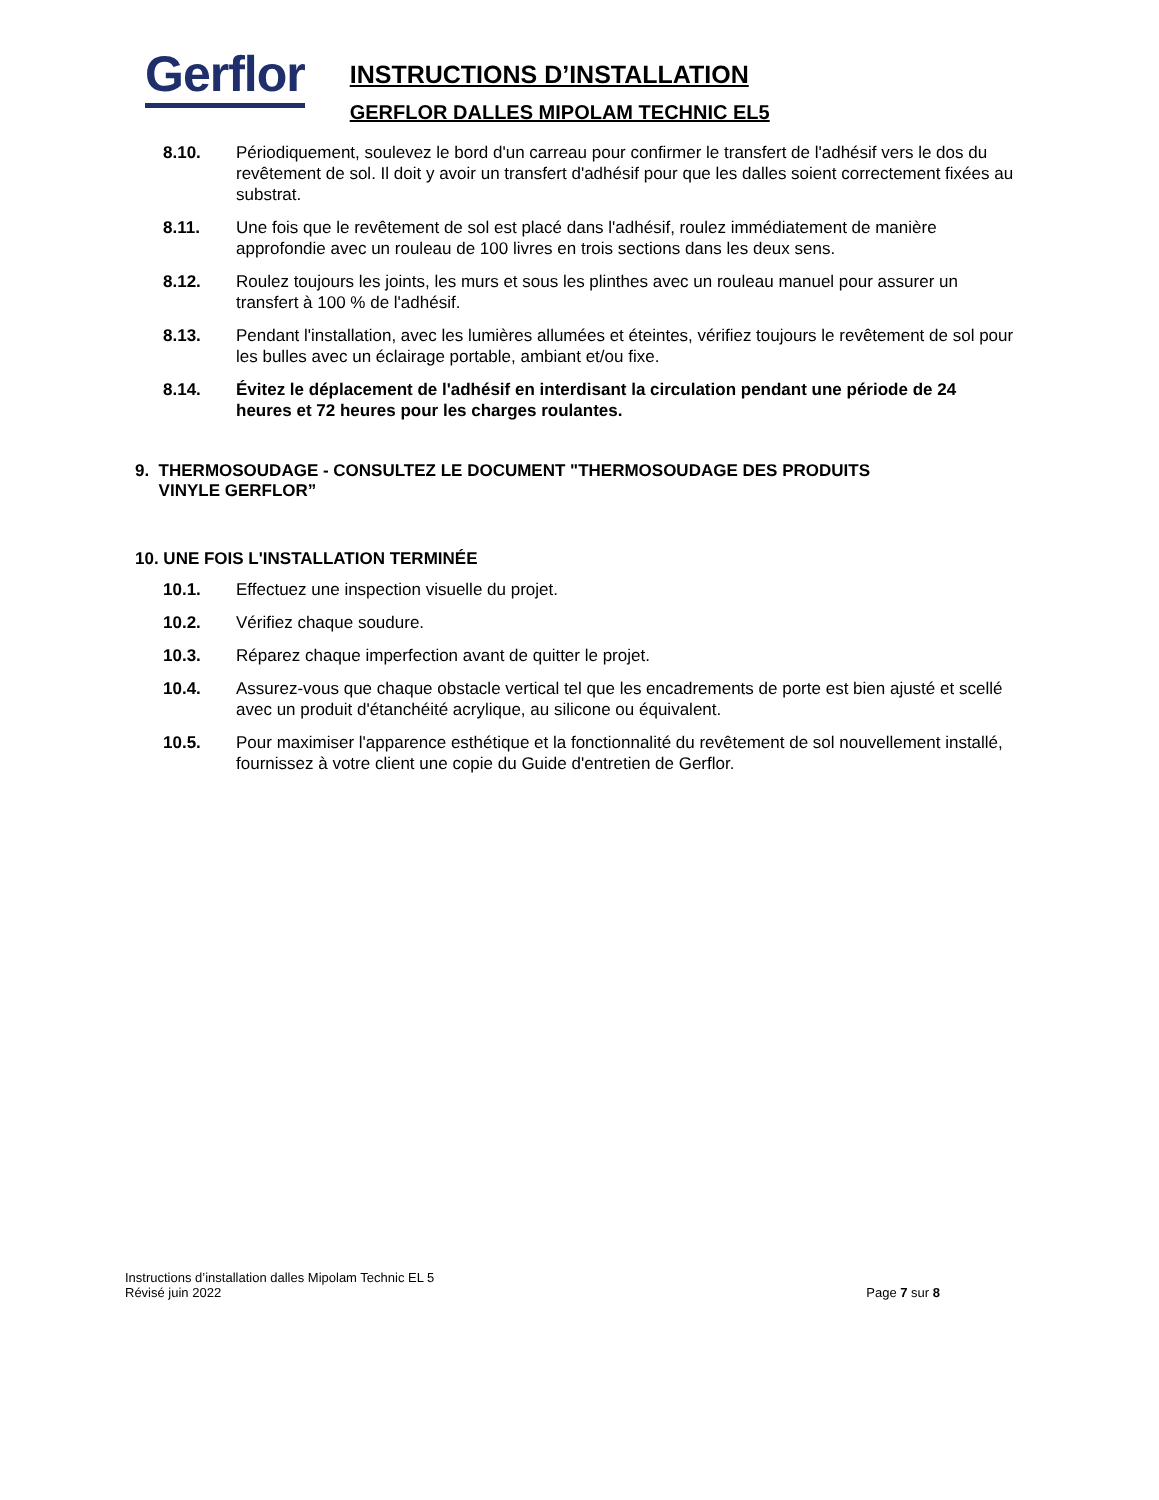Gerflor
INSTRUCTIONS D’INSTALLATION
GERFLOR DALLES MIPOLAM TECHNIC EL5
8.10. Périodiquement, soulevez le bord d'un carreau pour confirmer le transfert de l'adhésif vers le dos du revêtement de sol. Il doit y avoir un transfert d'adhésif pour que les dalles soient correctement fixées au substrat.
8.11. Une fois que le revêtement de sol est placé dans l'adhésif, roulez immédiatement de manière approfondie avec un rouleau de 100 livres en trois sections dans les deux sens.
8.12. Roulez toujours les joints, les murs et sous les plinthes avec un rouleau manuel pour assurer un transfert à 100 % de l'adhésif.
8.13. Pendant l'installation, avec les lumières allumées et éteintes, vérifiez toujours le revêtement de sol pour les bulles avec un éclairage portable, ambiant et/ou fixe.
8.14. Évitez le déplacement de l'adhésif en interdisant la circulation pendant une période de 24 heures et 72 heures pour les charges roulantes.
9. THERMOSOUDAGE - CONSULTEZ LE DOCUMENT "THERMOSOUDAGE DES PRODUITS
VINYLE GERFLOR”
10. UNE FOIS L'INSTALLATION TERMINÉE
10.1. Effectuez une inspection visuelle du projet.
10.2. Vérifiez chaque soudure.
10.3. Réparez chaque imperfection avant de quitter le projet.
10.4. Assurez-vous que chaque obstacle vertical tel que les encadrements de porte est bien ajusté et scellé avec un produit d'étanchéité acrylique, au silicone ou équivalent.
10.5. Pour maximiser l'apparence esthétique et la fonctionnalité du revêtement de sol nouvellement installé, fournissez à votre client une copie du Guide d'entretien de Gerflor.
Instructions d’installation dalles Mipolam Technic EL 5
Révisé juin 2022
Page 7 sur 8